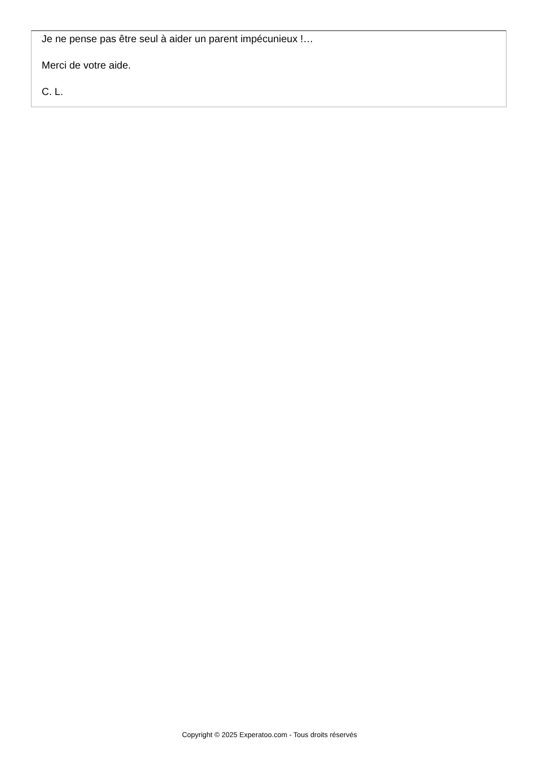Je ne pense pas être seul à aider un parent impécunieux !…
Merci de votre aide.
C. L.
Copyright © 2025 Experatoo.com - Tous droits réservés